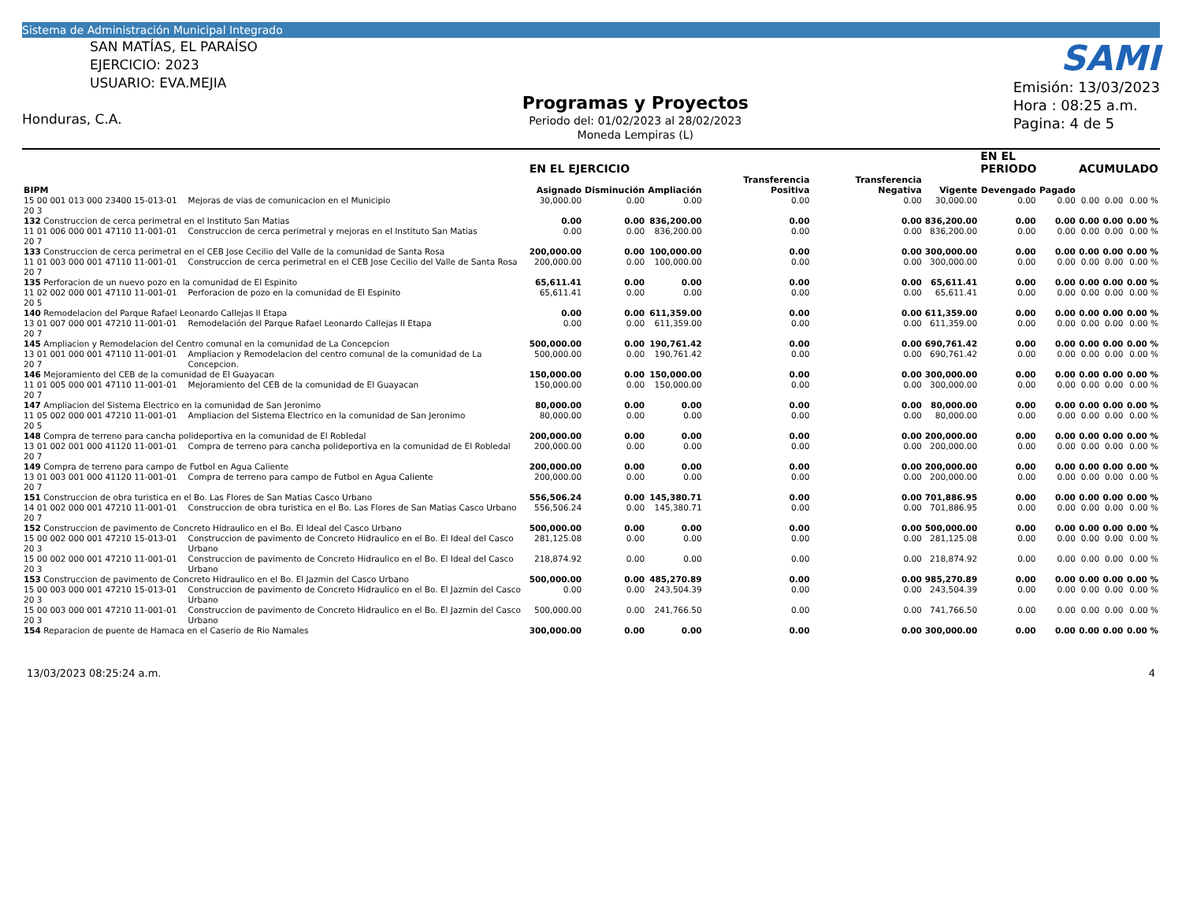Sistema de Administración Municipal Integrado
SAN MATÍAS, EL PARAÍSO
EJERCICIO: 2023
USUARIO: EVA.MEJIA
Honduras, C.A.
Programas y Proyectos
Periodo del: 01/02/2023 al 28/02/2023
Moneda Lempiras (L)
SAMI
Emisión: 13/03/2023
Hora : 08:25 a.m.
Pagina: 4 de 5
| | | EN EL EJERCICIO | | | | | | EN EL PERIODO | | ACUMULADO | | |
| --- | --- | --- | --- | --- | --- | --- | --- | --- | --- | --- | --- | --- |
| BIPM | | Asignado | Disminución | Ampliación | Transferencia Positiva | Transferencia Negativa | Vigente | Devengado | Pagado | | | |
| 15 00 001 013 000 23400 15-013-01 20 3 | Mejoras de vias de comunicacion en el Municipio | 30,000.00 | 0.00 | 0.00 | 0.00 | 0.00 | 30,000.00 | 0.00 | 0.00 | 0.00 | 0.00 | 0.00 % |
| 132 Construccion de cerca perimetral en el Instituto San Matias | | 0.00 | 0.00 | 836,200.00 | 0.00 | 0.00 | 836,200.00 | 0.00 | 0.00 | 0.00 | 0.00 | 0.00 % |
| 11 01 006 000 001 47110 11-001-01 20 7 | Construccion de cerca perimetral y mejoras en el Instituto San Matias | 0.00 | 0.00 | 836,200.00 | 0.00 | 0.00 | 836,200.00 | 0.00 | 0.00 | 0.00 | 0.00 | 0.00 % |
| 133 Construccion de cerca perimetral en el CEB Jose Cecilio del Valle de la comunidad de Santa Rosa | | 200,000.00 | 0.00 | 100,000.00 | 0.00 | 0.00 | 300,000.00 | 0.00 | 0.00 | 0.00 | 0.00 | 0.00 % |
| 11 01 003 000 001 47110 11-001-01 20 7 | Construccion de cerca perimetral en el CEB Jose Cecilio del Valle de Santa Rosa | 200,000.00 | 0.00 | 100,000.00 | 0.00 | 0.00 | 300,000.00 | 0.00 | 0.00 | 0.00 | 0.00 | 0.00 % |
| 135 Perforacion de un nuevo pozo en la comunidad de El Espinito | | 65,611.41 | 0.00 | 0.00 | 0.00 | 0.00 | 65,611.41 | 0.00 | 0.00 | 0.00 | 0.00 | 0.00 % |
| 11 02 002 000 001 47110 11-001-01 20 5 | Perforacion de pozo en la comunidad de El Espinito | 65,611.41 | 0.00 | 0.00 | 0.00 | 0.00 | 65,611.41 | 0.00 | 0.00 | 0.00 | 0.00 | 0.00 % |
| 140 Remodelacion del Parque Rafael Leonardo Callejas II Etapa | | 0.00 | 0.00 | 611,359.00 | 0.00 | 0.00 | 611,359.00 | 0.00 | 0.00 | 0.00 | 0.00 | 0.00 % |
| 13 01 007 000 001 47210 11-001-01 20 7 | Remodelación del Parque Rafael Leonardo Callejas II Etapa | 0.00 | 0.00 | 611,359.00 | 0.00 | 0.00 | 611,359.00 | 0.00 | 0.00 | 0.00 | 0.00 | 0.00 % |
| 145 Ampliacion y Remodelacion del Centro comunal en la comunidad de La Concepcion | | 500,000.00 | 0.00 | 190,761.42 | 0.00 | 0.00 | 690,761.42 | 0.00 | 0.00 | 0.00 | 0.00 | 0.00 % |
| 13 01 001 000 001 47110 11-001-01 20 7 | Ampliacion y Remodelacion del centro comunal de la comunidad de La Concepcion. | 500,000.00 | 0.00 | 190,761.42 | 0.00 | 0.00 | 690,761.42 | 0.00 | 0.00 | 0.00 | 0.00 | 0.00 % |
| 146 Mejoramiento del CEB de la comunidad de El Guayacan | | 150,000.00 | 0.00 | 150,000.00 | 0.00 | 0.00 | 300,000.00 | 0.00 | 0.00 | 0.00 | 0.00 | 0.00 % |
| 11 01 005 000 001 47110 11-001-01 20 7 | Mejoramiento del CEB de la comunidad de El Guayacan | 150,000.00 | 0.00 | 150,000.00 | 0.00 | 0.00 | 300,000.00 | 0.00 | 0.00 | 0.00 | 0.00 | 0.00 % |
| 147 Ampliacion del Sistema Electrico en la comunidad de San Jeronimo | | 80,000.00 | 0.00 | 0.00 | 0.00 | 0.00 | 80,000.00 | 0.00 | 0.00 | 0.00 | 0.00 | 0.00 % |
| 11 05 002 000 001 47210 11-001-01 20 5 | Ampliacion del Sistema Electrico en la comunidad de San Jeronimo | 80,000.00 | 0.00 | 0.00 | 0.00 | 0.00 | 80,000.00 | 0.00 | 0.00 | 0.00 | 0.00 | 0.00 % |
| 148 Compra de terreno para cancha polideportiva en la comunidad de El Robledal | | 200,000.00 | 0.00 | 0.00 | 0.00 | 0.00 | 200,000.00 | 0.00 | 0.00 | 0.00 | 0.00 | 0.00 % |
| 13 01 002 001 000 41120 11-001-01 20 7 | Compra de terreno para cancha polideportiva en la comunidad de El Robledal | 200,000.00 | 0.00 | 0.00 | 0.00 | 0.00 | 200,000.00 | 0.00 | 0.00 | 0.00 | 0.00 | 0.00 % |
| 149 Compra de terreno para campo de Futbol en Agua Caliente | | 200,000.00 | 0.00 | 0.00 | 0.00 | 0.00 | 200,000.00 | 0.00 | 0.00 | 0.00 | 0.00 | 0.00 % |
| 13 01 003 001 000 41120 11-001-01 20 7 | Compra de terreno para campo de Futbol en Agua Caliente | 200,000.00 | 0.00 | 0.00 | 0.00 | 0.00 | 200,000.00 | 0.00 | 0.00 | 0.00 | 0.00 | 0.00 % |
| 151 Construccion de obra turistica en el Bo. Las Flores de San Matias Casco Urbano | | 556,506.24 | 0.00 | 145,380.71 | 0.00 | 0.00 | 701,886.95 | 0.00 | 0.00 | 0.00 | 0.00 | 0.00 % |
| 14 01 002 000 001 47210 11-001-01 20 7 | Construccion de obra turistica en el Bo. Las Flores de San Matias Casco Urbano | 556,506.24 | 0.00 | 145,380.71 | 0.00 | 0.00 | 701,886.95 | 0.00 | 0.00 | 0.00 | 0.00 | 0.00 % |
| 152 Construccion de pavimento de Concreto Hidraulico en el Bo. El Ideal del Casco Urbano | | 500,000.00 | 0.00 | 0.00 | 0.00 | 0.00 | 500,000.00 | 0.00 | 0.00 | 0.00 | 0.00 | 0.00 % |
| 15 00 002 000 001 47210 15-013-01 20 3 | Construccion de pavimento de Concreto Hidraulico en el Bo. El Ideal del Casco Urbano | 281,125.08 | 0.00 | 0.00 | 0.00 | 0.00 | 281,125.08 | 0.00 | 0.00 | 0.00 | 0.00 | 0.00 % |
| 15 00 002 000 001 47210 11-001-01 20 3 | Construccion de pavimento de Concreto Hidraulico en el Bo. El Ideal del Casco Urbano | 218,874.92 | 0.00 | 0.00 | 0.00 | 0.00 | 218,874.92 | 0.00 | 0.00 | 0.00 | 0.00 | 0.00 % |
| 153 Construccion de pavimento de Concreto Hidraulico en el Bo. El Jazmin del Casco Urbano | | 500,000.00 | 0.00 | 485,270.89 | 0.00 | 0.00 | 985,270.89 | 0.00 | 0.00 | 0.00 | 0.00 | 0.00 % |
| 15 00 003 000 001 47210 15-013-01 20 3 | Construccion de pavimento de Concreto Hidraulico en el Bo. El Jazmin del Casco Urbano | 0.00 | 0.00 | 243,504.39 | 0.00 | 0.00 | 243,504.39 | 0.00 | 0.00 | 0.00 | 0.00 | 0.00 % |
| 15 00 003 000 001 47210 11-001-01 20 3 | Construccion de pavimento de Concreto Hidraulico en el Bo. El Jazmin del Casco Urbano | 500,000.00 | 0.00 | 241,766.50 | 0.00 | 0.00 | 741,766.50 | 0.00 | 0.00 | 0.00 | 0.00 | 0.00 % |
| 154 Reparacion de puente de Hamaca en el Caserio de Rio Namales | | 300,000.00 | 0.00 | 0.00 | 0.00 | 0.00 | 300,000.00 | 0.00 | 0.00 | 0.00 | 0.00 | 0.00 % |
13/03/2023 08:25:24 a.m. 4